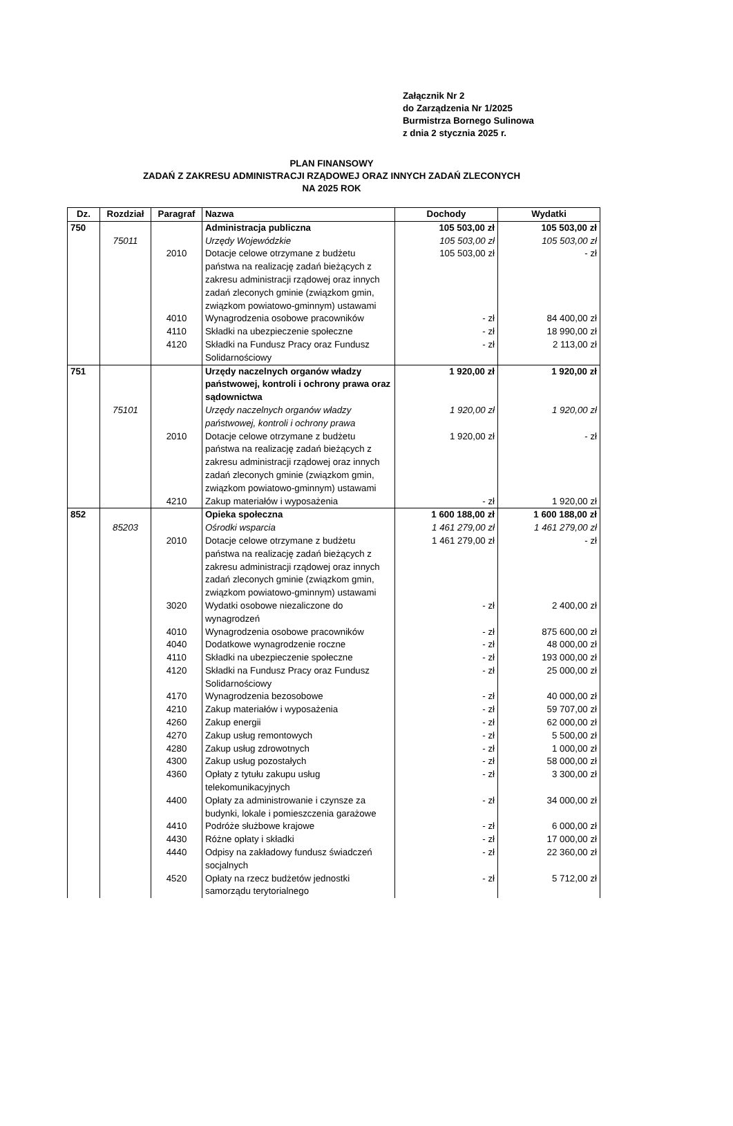Załącznik Nr 2
do Zarządzenia Nr 1/2025
Burmistrza Bornego Sulinowa
z dnia 2 stycznia 2025 r.
PLAN FINANSOWY
ZADAŃ Z ZAKRESU ADMINISTRACJI RZĄDOWEJ ORAZ INNYCH ZADAŃ ZLECONYCH
NA 2025 ROK
| Dz. | Rozdział | Paragraf | Nazwa | Dochody | Wydatki |
| --- | --- | --- | --- | --- | --- |
| 750 | | | Administracja publiczna | 105 503,00 zł | 105 503,00 zł |
| | 75011 | | Urzędy Wojewódzkie | 105 503,00 zł | 105 503,00 zł |
| | | 2010 | Dotacje celowe otrzymane z budżetu państwa na realizację zadań bieżących z zakresu administracji rządowej oraz innych zadań zleconych gminie (związkom gmin, związkom powiatowo-gminnym) ustawami | 105 503,00 zł | - zł |
| | | 4010 | Wynagrodzenia osobowe pracowników | - zł | 84 400,00 zł |
| | | 4110 | Składki na ubezpieczenie społeczne | - zł | 18 990,00 zł |
| | | 4120 | Składki na Fundusz Pracy oraz Fundusz Solidarnościowy | - zł | 2 113,00 zł |
| 751 | | | Urzędy naczelnych organów władzy państwowej, kontroli i ochrony prawa oraz sądownictwa | 1 920,00 zł | 1 920,00 zł |
| | 75101 | | Urzędy naczelnych organów władzy państwowej, kontroli i ochrony prawa | 1 920,00 zł | 1 920,00 zł |
| | | 2010 | Dotacje celowe otrzymane z budżetu państwa na realizację zadań bieżących z zakresu administracji rządowej oraz innych zadań zleconych gminie (związkom gmin, związkom powiatowo-gminnym) ustawami | 1 920,00 zł | - zł |
| | | 4210 | Zakup materiałów i wyposażenia | - zł | 1 920,00 zł |
| 852 | | | Opieka społeczna | 1 600 188,00 zł | 1 600 188,00 zł |
| | 85203 | | Ośrodki wsparcia | 1 461 279,00 zł | 1 461 279,00 zł |
| | | 2010 | Dotacje celowe otrzymane z budżetu państwa na realizację zadań bieżących z zakresu administracji rządowej oraz innych zadań zleconych gminie (związkom gmin, związkom powiatowo-gminnym) ustawami | 1 461 279,00 zł | - zł |
| | | 3020 | Wydatki osobowe niezaliczone do wynagrodzeń | - zł | 2 400,00 zł |
| | | 4010 | Wynagrodzenia osobowe pracowników | - zł | 875 600,00 zł |
| | | 4040 | Dodatkowe wynagrodzenie roczne | - zł | 48 000,00 zł |
| | | 4110 | Składki na ubezpieczenie społeczne | - zł | 193 000,00 zł |
| | | 4120 | Składki na Fundusz Pracy oraz Fundusz Solidarnościowy | - zł | 25 000,00 zł |
| | | 4170 | Wynagrodzenia bezosobowe | - zł | 40 000,00 zł |
| | | 4210 | Zakup materiałów i wyposażenia | - zł | 59 707,00 zł |
| | | 4260 | Zakup energii | - zł | 62 000,00 zł |
| | | 4270 | Zakup usług remontowych | - zł | 5 500,00 zł |
| | | 4280 | Zakup usług zdrowotnych | - zł | 1 000,00 zł |
| | | 4300 | Zakup usług pozostałych | - zł | 58 000,00 zł |
| | | 4360 | Opłaty z tytułu zakupu usług telekomunikacyjnych | - zł | 3 300,00 zł |
| | | 4400 | Opłaty za administrowanie i czynsze za budynki, lokale i pomieszczenia garażowe | - zł | 34 000,00 zł |
| | | 4410 | Podróże służbowe krajowe | - zł | 6 000,00 zł |
| | | 4430 | Różne opłaty i składki | - zł | 17 000,00 zł |
| | | 4440 | Odpisy na zakładowy fundusz świadczeń socjalnych | - zł | 22 360,00 zł |
| | | 4520 | Opłaty na rzecz budżetów jednostki samorządu terytorialnego | - zł | 5 712,00 zł |